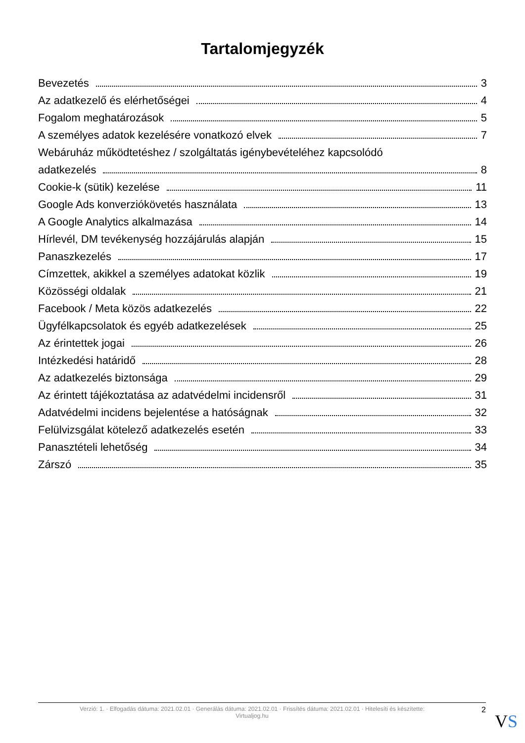Tartalomjegyzék
Bevezetés 3
Az adatkezelő és elérhetőségei 4
Fogalom meghatározások 5
A személyes adatok kezelésére vonatkozó elvek 7
Webáruház működtetéshez / szolgáltatás igénybevételéhez kapcsolódó
adatkezelés 8
Cookie-k (sütik) kezelése 11
Google Ads konverziókövetés használata 13
A Google Analytics alkalmazása 14
Hírlevél, DM tevékenység hozzájárulás alapján 15
Panaszkezelés 17
Címzettek, akikkel a személyes adatokat közlik 19
Közösségi oldalak 21
Facebook / Meta közös adatkezelés 22
Ügyfélkapcsolatok és egyéb adatkezelések 25
Az érintettek jogai 26
Intézkedési határidő 28
Az adatkezelés biztonsága 29
Az érintett tájékoztatása az adatvédelmi incidensről 31
Adatvédelmi incidens bejelentése a hatóságnak 32
Felülvizsgálat kötelező adatkezelés esetén 33
Panasztételi lehetőség 34
Zárszó 35
Verzió: 1. · Elfogadás dátuma: 2021.02.01 · Generálás dátuma: 2021.02.01 · Frissítés dátuma: 2021.02.01 · Hitelesíti és készítette:
Virtualjog.hu
2
VS